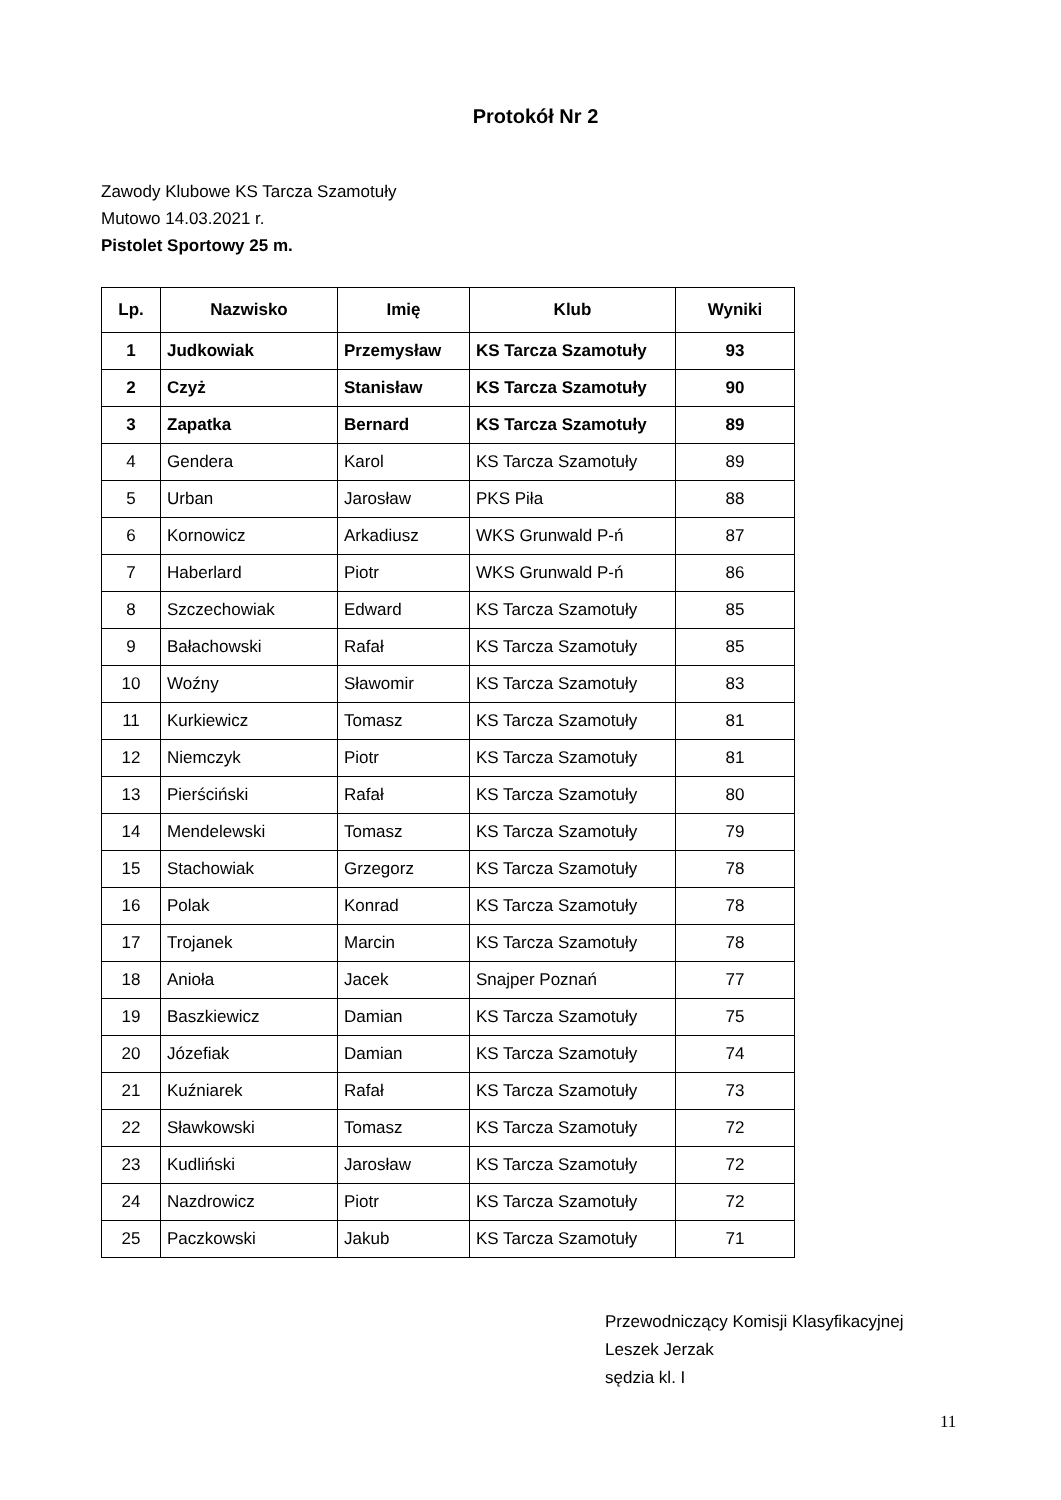Protokół Nr 2
Zawody Klubowe KS Tarcza Szamotuły
Mutowo 14.03.2021 r.
Pistolet Sportowy 25 m.
| Lp. | Nazwisko | Imię | Klub | Wyniki |
| --- | --- | --- | --- | --- |
| 1 | Judkowiak | Przemysław | KS Tarcza Szamotuły | 93 |
| 2 | Czyż | Stanisław | KS Tarcza Szamotuły | 90 |
| 3 | Zapatka | Bernard | KS Tarcza Szamotuły | 89 |
| 4 | Gendera | Karol | KS Tarcza Szamotuły | 89 |
| 5 | Urban | Jarosław | PKS Piła | 88 |
| 6 | Kornowicz | Arkadiusz | WKS Grunwald P-ń | 87 |
| 7 | Haberlard | Piotr | WKS Grunwald P-ń | 86 |
| 8 | Szczechowiak | Edward | KS Tarcza Szamotuły | 85 |
| 9 | Bałachowski | Rafał | KS Tarcza Szamotuły | 85 |
| 10 | Woźny | Sławomir | KS Tarcza Szamotuły | 83 |
| 11 | Kurkiewicz | Tomasz | KS Tarcza Szamotuły | 81 |
| 12 | Niemczyk | Piotr | KS Tarcza Szamotuły | 81 |
| 13 | Pierściński | Rafał | KS Tarcza Szamotuły | 80 |
| 14 | Mendelewski | Tomasz | KS Tarcza Szamotuły | 79 |
| 15 | Stachowiak | Grzegorz | KS Tarcza Szamotuły | 78 |
| 16 | Polak | Konrad | KS Tarcza Szamotuły | 78 |
| 17 | Trojanek | Marcin | KS Tarcza Szamotuły | 78 |
| 18 | Anioła | Jacek | Snajper Poznań | 77 |
| 19 | Baszkiewicz | Damian | KS Tarcza Szamotuły | 75 |
| 20 | Józefiak | Damian | KS Tarcza Szamotuły | 74 |
| 21 | Kuźniarek | Rafał | KS Tarcza Szamotuły | 73 |
| 22 | Sławkowski | Tomasz | KS Tarcza Szamotuły | 72 |
| 23 | Kudliński | Jarosław | KS Tarcza Szamotuły | 72 |
| 24 | Nazdrowicz | Piotr | KS Tarcza Szamotuły | 72 |
| 25 | Paczkowski | Jakub | KS Tarcza Szamotuły | 71 |
Przewodniczący Komisji Klasyfikacyjnej
Leszek Jerzak
sędzia kl. I
11